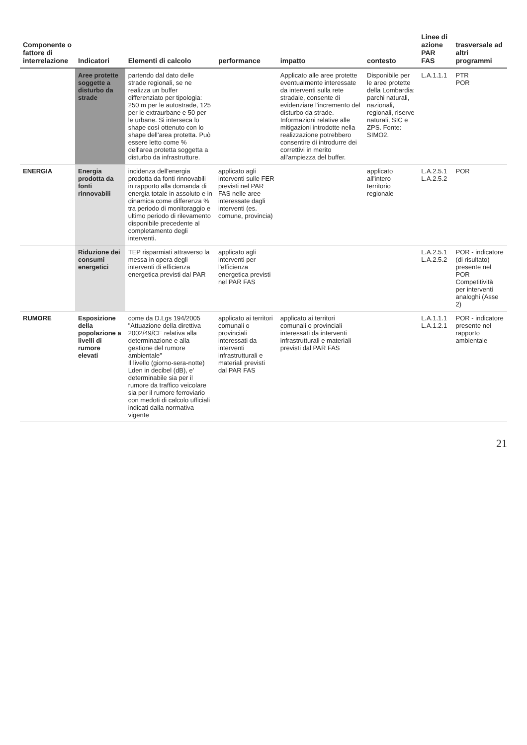| Componente o fattore di interrelazione | Indicatori | Elementi di calcolo | performance | impatto | contesto | Linee di azione PAR FAS | trasversale ad altri programmi |
| --- | --- | --- | --- | --- | --- | --- | --- |
| | Aree protette soggette a disturbo da strade | partendo dal dato delle strade regionali, se ne realizza un buffer differenziato per tipologia: 250 m per le autostrade, 125 per le extraurbane e 50 per le urbane. Si interseca lo shape così ottenuto con lo shape dell'area protetta. Può essere letto come % dell'area protetta soggetta a disturbo da infrastrutture. | | Applicato alle aree protette eventualmente interessate da interventi sulla rete stradale, consente di evidenziare l'incremento del disturbo da strade. Informazioni relative alle mitigazioni introdotte nella realizzazione potrebbero consentire di introdurre dei correttivi in merito all'ampiezza del buffer. | Disponibile per le aree protette della Lombardia: parchi naturali, nazionali, regionali, riserve naturali, SIC e ZPS. Fonte: SIMO2. | L.A.1.1.1 | PTR POR |
| ENERGIA | Energia prodotta da fonti rinnovabili | incidenza dell'energia prodotta da fonti rinnovabili in rapporto alla domanda di energia totale in assoluto e in dinamica come differenza % tra periodo di monitoraggio e ultimo periodo di rilevamento disponibile precedente al completamento degli interventi. | applicato agli interventi sulle FER previsti nel PAR FAS nelle aree interessate dagli interventi (es. comune, provincia) | | applicato all'intero territorio regionale | L.A.2.5.1 L.A.2.5.2 | POR |
| | Riduzione dei consumi energetici | TEP risparmiati attraverso la messa in opera degli interventi di efficienza energetica previsti dal PAR | applicato agli interventi per l'efficienza energetica previsti nel PAR FAS | | | L.A.2.5.1 L.A.2.5.2 | POR - indicatore (di risultato) presente nel POR Competitività per interventi analoghi (Asse 2) |
| RUMORE | Esposizione della popolazione a livelli di rumore elevati | come da D.Lgs 194/2005 "Attuazione della direttiva 2002/49/CE relativa alla determinazione e alla gestione del rumore ambientale" Il livello (giorno-sera-notte) Lden in decibel (dB), e' determinabile sia per il rumore da traffico veicolare sia per il rumore ferroviario con medoti di calcolo ufficiali indicati dalla normativa vigente | applicato ai territori comunali o provinciali interessati da interventi infrastrutturali e materiali previsti dal PAR FAS | applicato ai territori comunali o provinciali interessati da interventi infrastrutturali e materiali previsti dal PAR FAS | | L.A.1.1.1 L.A.1.2.1 | POR - indicatore presente nel rapporto ambientale |
21